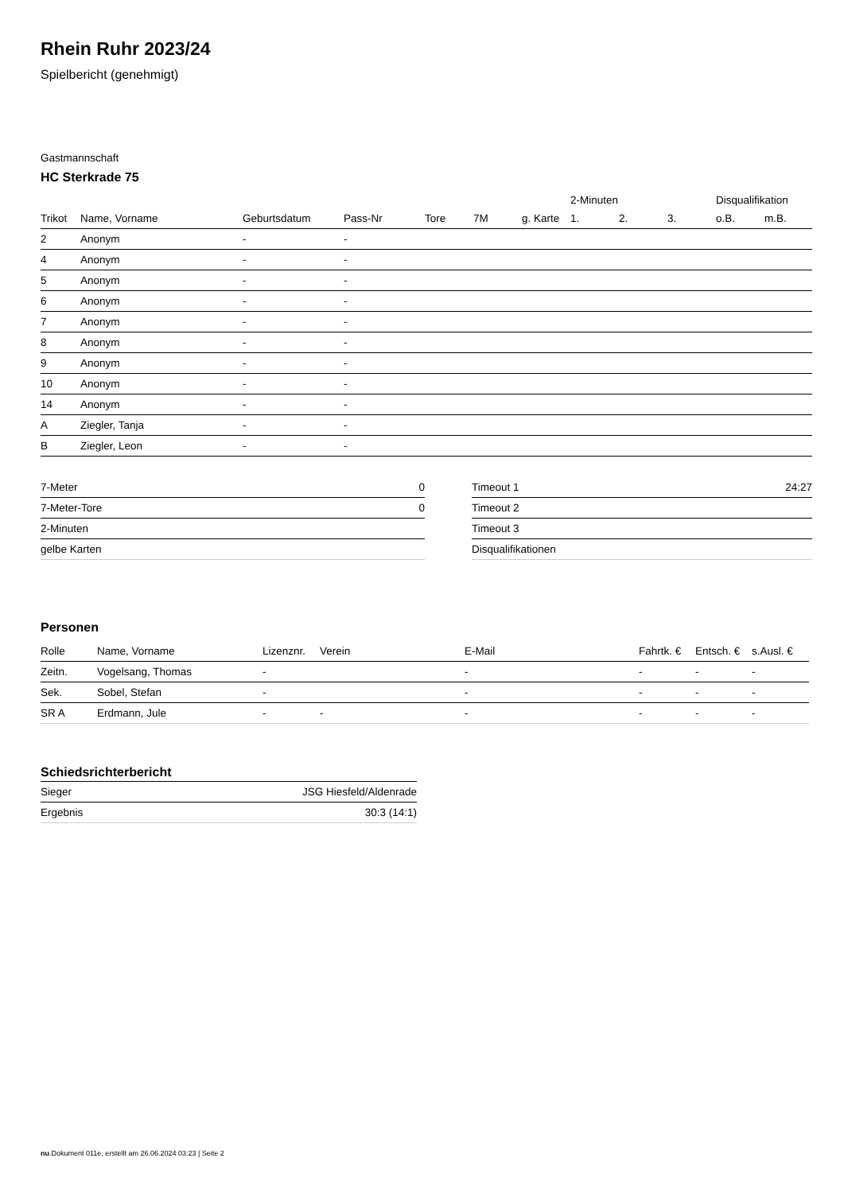Rhein Ruhr 2023/24
Spielbericht (genehmigt)
Gastmannschaft
HC Sterkrade 75
| | | | | | | | 2-Minuten | | | Disqualifikation | |
| --- | --- | --- | --- | --- | --- | --- | --- | --- | --- | --- | --- |
| Trikot | Name, Vorname | Geburtsdatum | Pass-Nr | Tore | 7M | g. Karte | 1. | 2. | 3. | o.B. | m.B. |
| 2 | Anonym | - | - | | | | | | | | |
| 4 | Anonym | - | - | | | | | | | | |
| 5 | Anonym | - | - | | | | | | | | |
| 6 | Anonym | - | - | | | | | | | | |
| 7 | Anonym | - | - | | | | | | | | |
| 8 | Anonym | - | - | | | | | | | | |
| 9 | Anonym | - | - | | | | | | | | |
| 10 | Anonym | - | - | | | | | | | | |
| 14 | Anonym | - | - | | | | | | | | |
| A | Ziegler, Tanja | - | - | | | | | | | | |
| B | Ziegler, Leon | - | - | | | | | | | | |
| 7-Meter | 0 |
| 7-Meter-Tore | 0 |
| 2-Minuten | |
| gelbe Karten | |
| Timeout 1 | 24:27 |
| Timeout 2 | |
| Timeout 3 | |
| Disqualifikationen | |
Personen
| Rolle | Name, Vorname | Lizenznr. | Verein | E-Mail | Fahrtk. € | Entsch. € | s.Ausl. € |
| --- | --- | --- | --- | --- | --- | --- | --- |
| Zeitn. | Vogelsang, Thomas | - | | - | - | - | - |
| Sek. | Sobel, Stefan | - | | - | - | - | - |
| SR A | Erdmann, Jule | - | - | - | - | - | - |
Schiedsrichterbericht
| Sieger | JSG Hiesfeld/Aldenrade |
| Ergebnis | 30:3 (14:1) |
nu.Dokument 011e, erstellt am 26.06.2024 03:23 | Seite 2